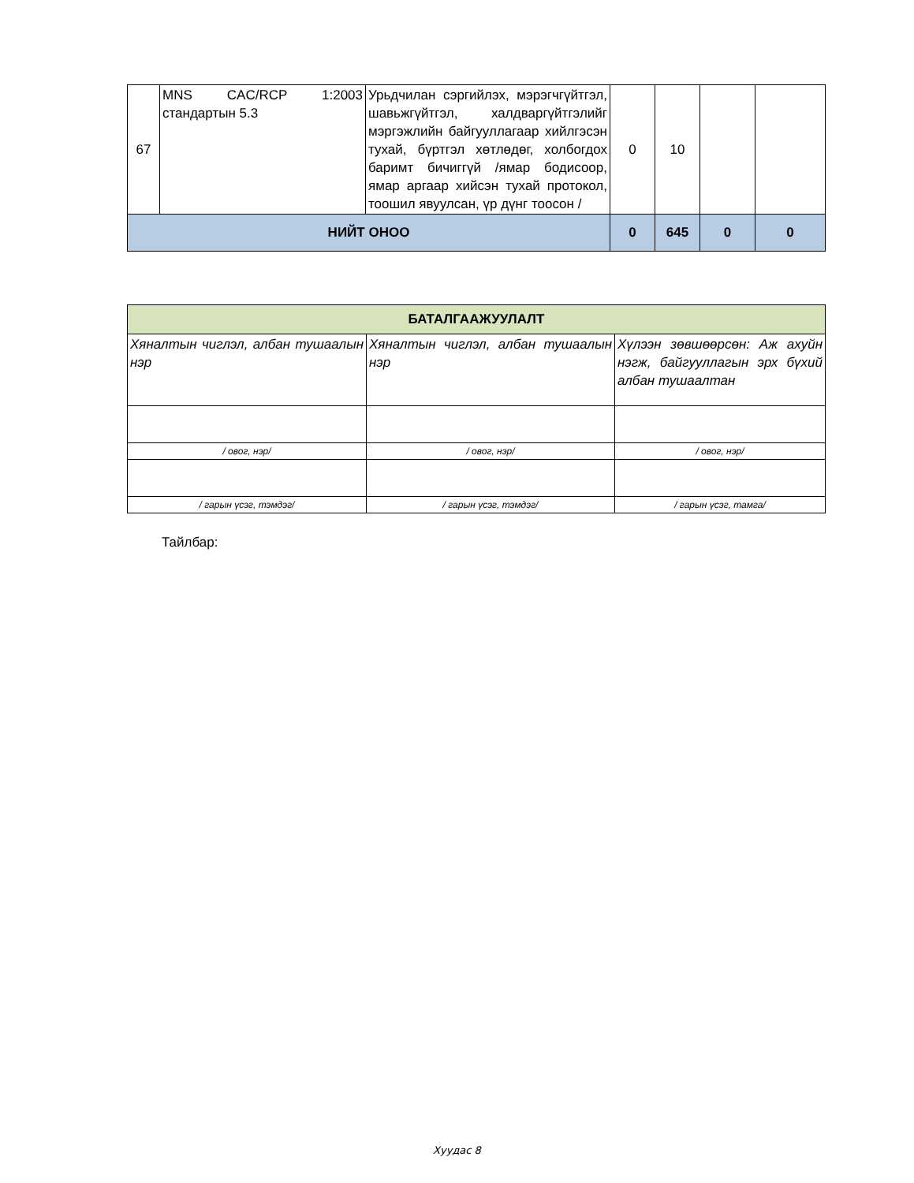| 67 | MNS CAC/RCP 1:2003 стандартын 5.3 | Урьдчилан сэргийлэх, мэрэгчгүйтгэл, шавьжгүйтгэл, халдваргүйтгэлийг мэргэжлийн байгууллагаар хийлгэсэн тухай, бүртгэл хөтлөдөг, холбогдох баримт бичиггүй /ямар бодисоор, ямар аргаар хийсэн тухай протокол, тоошил явуулсан, үр дүнг тоосон / | 0 | 10 | | |
| НИЙТ ОНОО | | | 0 | 645 | 0 | 0 |
| БАТАЛГААЖУУЛАЛТ | | |
| Хяналтын чиглэл, албан тушаалын нэр | Хяналтын чиглэл, албан тушаалын нэр | Хүлээн зөвшөөрсөн: Аж ахуйн нэгж, байгууллагын эрх бүхий албан тушаалтан |
| / овог, нэр/ | / овог, нэр/ | / овог, нэр/ |
| / гарын үсэг, тэмдэг/ | / гарын үсэг, тэмдэг/ | / гарын үсэг, тамга/ |
Тайлбар:
Хуудас 8